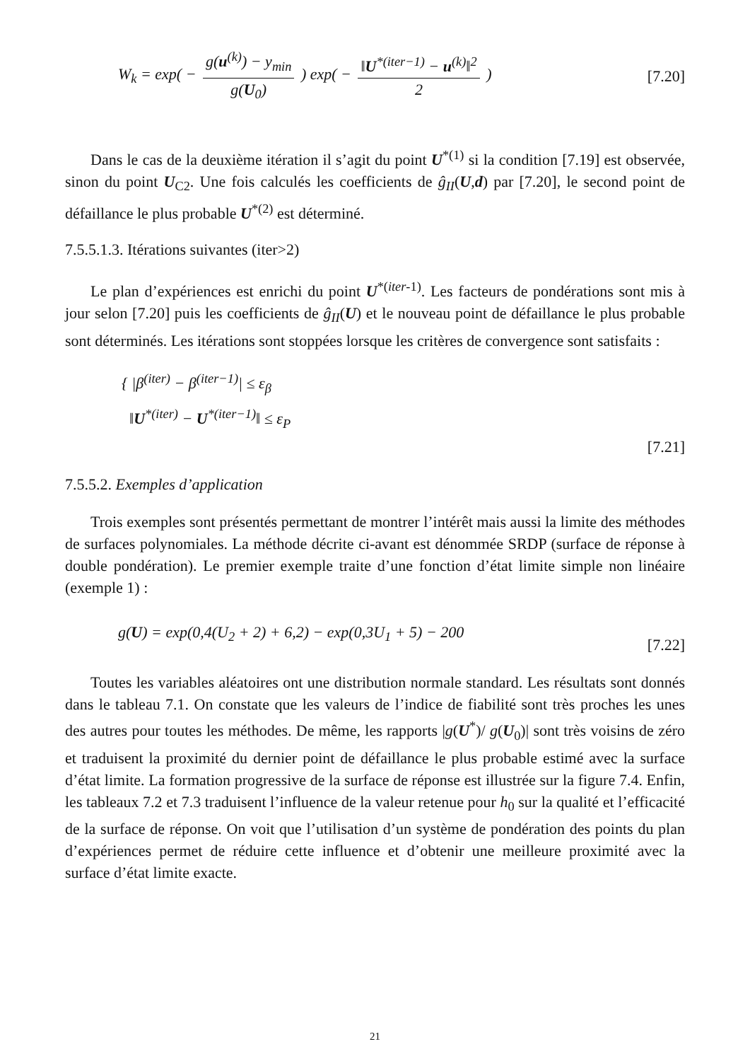W<sub>k</sub> = exp( − g(u<sup>(k)</sup>) − y<sub>min</sub> g(U<sub>0</sub>) ) exp( − ‖U<sup>*(iter−1)</sup> − u<sup>(k)</sup>‖<sup>2</sup> 2 )
[7.20]
Dans le cas de la deuxième itération il s’agit du point U<sup>*(1)</sup> si la condition [7.19] est observée, sinon du point U<sub>C2</sub>. Une fois calculés les coefficients de ĝ<sub>II</sub>(U,d) par [7.20], le second point de défaillance le plus probable U<sup>*(2)</sup> est déterminé.
7.5.5.1.3. Itérations suivantes (iter>2)
Le plan d’expériences est enrichi du point U<sup>*(iter-1)</sup>. Les facteurs de pondérations sont mis à jour selon [7.20] puis les coefficients de ĝ<sub>II</sub>(U) et le nouveau point de défaillance le plus probable sont déterminés. Les itérations sont stoppées lorsque les critères de convergence sont satisfaits :
{ |β<sup>(iter)</sup> − β<sup>(iter−1)</sup>| ≤ ε<sub>β</sub>
‖U<sup>*(iter)</sup> − U<sup>*(iter−1)</sup>‖ ≤ ε<sub>P</sub>
[7.21]
7.5.5.2. Exemples d’application
Trois exemples sont présentés permettant de montrer l’intérêt mais aussi la limite des méthodes de surfaces polynomiales. La méthode décrite ci-avant est dénommée SRDP (surface de réponse à double pondération). Le premier exemple traite d’une fonction d’état limite simple non linéaire (exemple 1) :
g(U) = exp(0,4(U<sub>2</sub> + 2) + 6,2) − exp(0,3U<sub>1</sub> + 5) − 200
[7.22]
Toutes les variables aléatoires ont une distribution normale standard. Les résultats sont donnés dans le tableau 7.1. On constate que les valeurs de l’indice de fiabilité sont très proches les unes des autres pour toutes les méthodes. De même, les rapports |g(U<sup>*</sup>)/ g(U<sub>0</sub>)| sont très voisins de zéro et traduisent la proximité du dernier point de défaillance le plus probable estimé avec la surface d’état limite. La formation progressive de la surface de réponse est illustrée sur la figure 7.4. Enfin, les tableaux 7.2 et 7.3 traduisent l’influence de la valeur retenue pour h<sub>0</sub> sur la qualité et l’efficacité de la surface de réponse. On voit que l’utilisation d’un système de pondération des points du plan d’expériences permet de réduire cette influence et d’obtenir une meilleure proximité avec la surface d’état limite exacte.
21